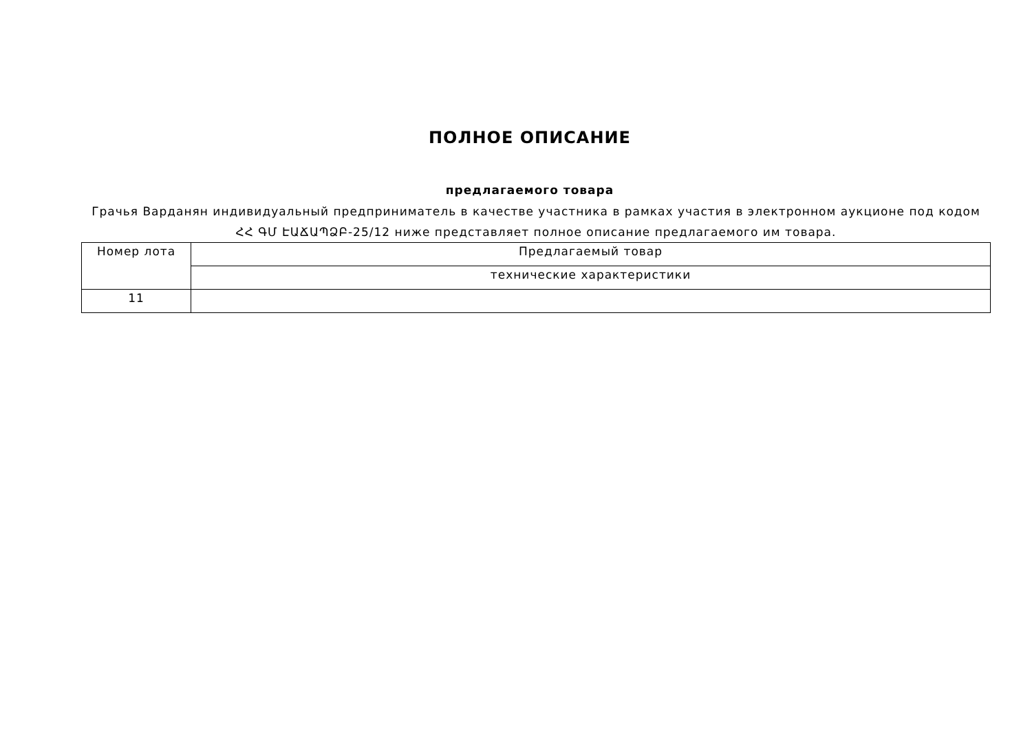ПОЛНОЕ ОПИСАНИЕ
предлагаемого товара
Грачья Варданян индивидуальный предприниматель в качестве участника в рамках участия в электронном аукционе под кодом ՀՀ ԳՄ ԷԱՃԱՊՁԲ-25/12 ниже представляет полное описание предлагаемого им товара.
| Номер лота | Предлагаемый товар |
| --- | --- |
| | технические характеристики |
| 11 | |